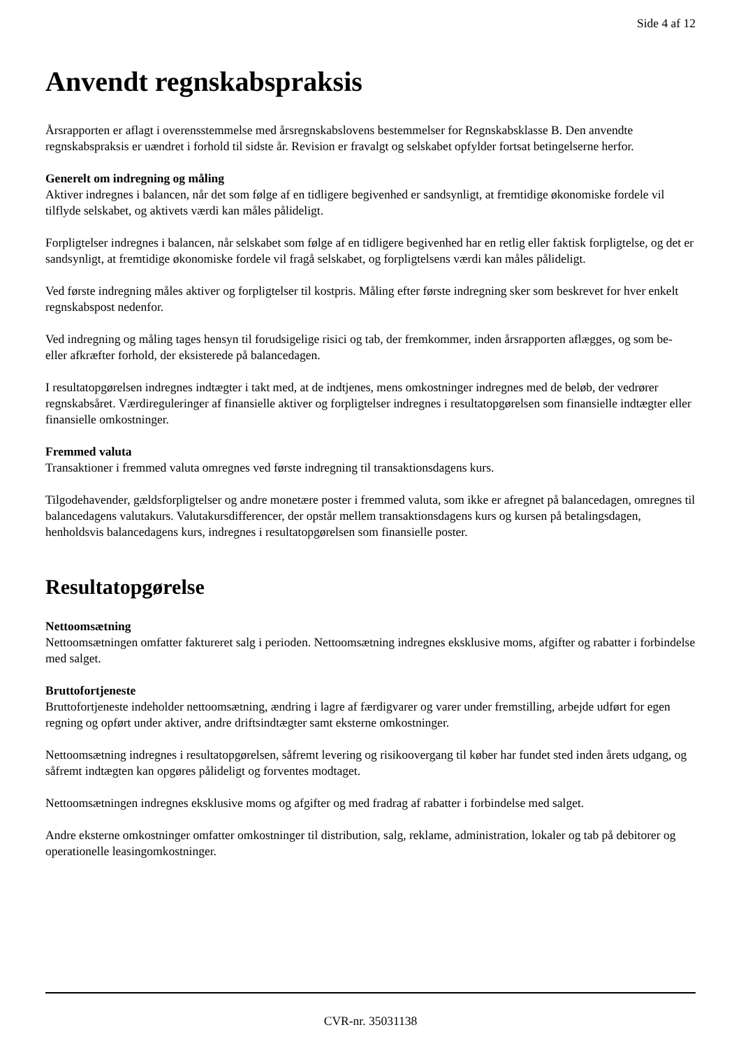Side 4 af 12
Anvendt regnskabspraksis
Årsrapporten er aflagt i overensstemmelse med årsregnskabslovens bestemmelser for Regnskabsklasse B. Den anvendte regnskabspraksis er uændret i forhold til sidste år. Revision er fravalgt og selskabet opfylder fortsat betingelserne herfor.
Generelt om indregning og måling
Aktiver indregnes i balancen, når det som følge af en tidligere begivenhed er sandsynligt, at fremtidige økonomiske fordele vil tilflyde selskabet, og aktivets værdi kan måles pålideligt.
Forpligtelser indregnes i balancen, når selskabet som følge af en tidligere begivenhed har en retlig eller faktisk forpligtelse, og det er sandsynligt, at fremtidige økonomiske fordele vil fragå selskabet, og forpligtelsens værdi kan måles pålideligt.
Ved første indregning måles aktiver og forpligtelser til kostpris. Måling efter første indregning sker som beskrevet for hver enkelt regnskabspost nedenfor.
Ved indregning og måling tages hensyn til forudsigelige risici og tab, der fremkommer, inden årsrapporten aflægges, og som be- eller afkræfter forhold, der eksisterede på balancedagen.
I resultatopgørelsen indregnes indtægter i takt med, at de indtjenes, mens omkostninger indregnes med de beløb, der vedrører regnskabsåret. Værdireguleringer af finansielle aktiver og forpligtelser indregnes i resultatopgørelsen som finansielle indtægter eller finansielle omkostninger.
Fremmed valuta
Transaktioner i fremmed valuta omregnes ved første indregning til transaktionsdagens kurs.
Tilgodehavender, gældsforpligtelser og andre monetære poster i fremmed valuta, som ikke er afregnet på balancedagen, omregnes til balancedagens valutakurs. Valutakursdifferencer, der opstår mellem transaktionsdagens kurs og kursen på betalingsdagen, henholdsvis balancedagens kurs, indregnes i resultatopgørelsen som finansielle poster.
Resultatopgørelse
Nettoomsætning
Nettoomsætningen omfatter faktureret salg i perioden. Nettoomsætning indregnes eksklusive moms, afgifter og rabatter i forbindelse med salget.
Bruttofortjeneste
Bruttofortjeneste indeholder nettoomsætning, ændring i lagre af færdigvarer og varer under fremstilling, arbejde udført for egen regning og opført under aktiver, andre driftsindtægter samt eksterne omkostninger.
Nettoomsætning indregnes i resultatopgørelsen, såfremt levering og risikoovergang til køber har fundet sted inden årets udgang, og såfremt indtægten kan opgøres pålideligt og forventes modtaget.
Nettoomsætningen indregnes eksklusive moms og afgifter og med fradrag af rabatter i forbindelse med salget.
Andre eksterne omkostninger omfatter omkostninger til distribution, salg, reklame, administration, lokaler og tab på debitorer og operationelle leasingomkostninger.
CVR-nr. 35031138